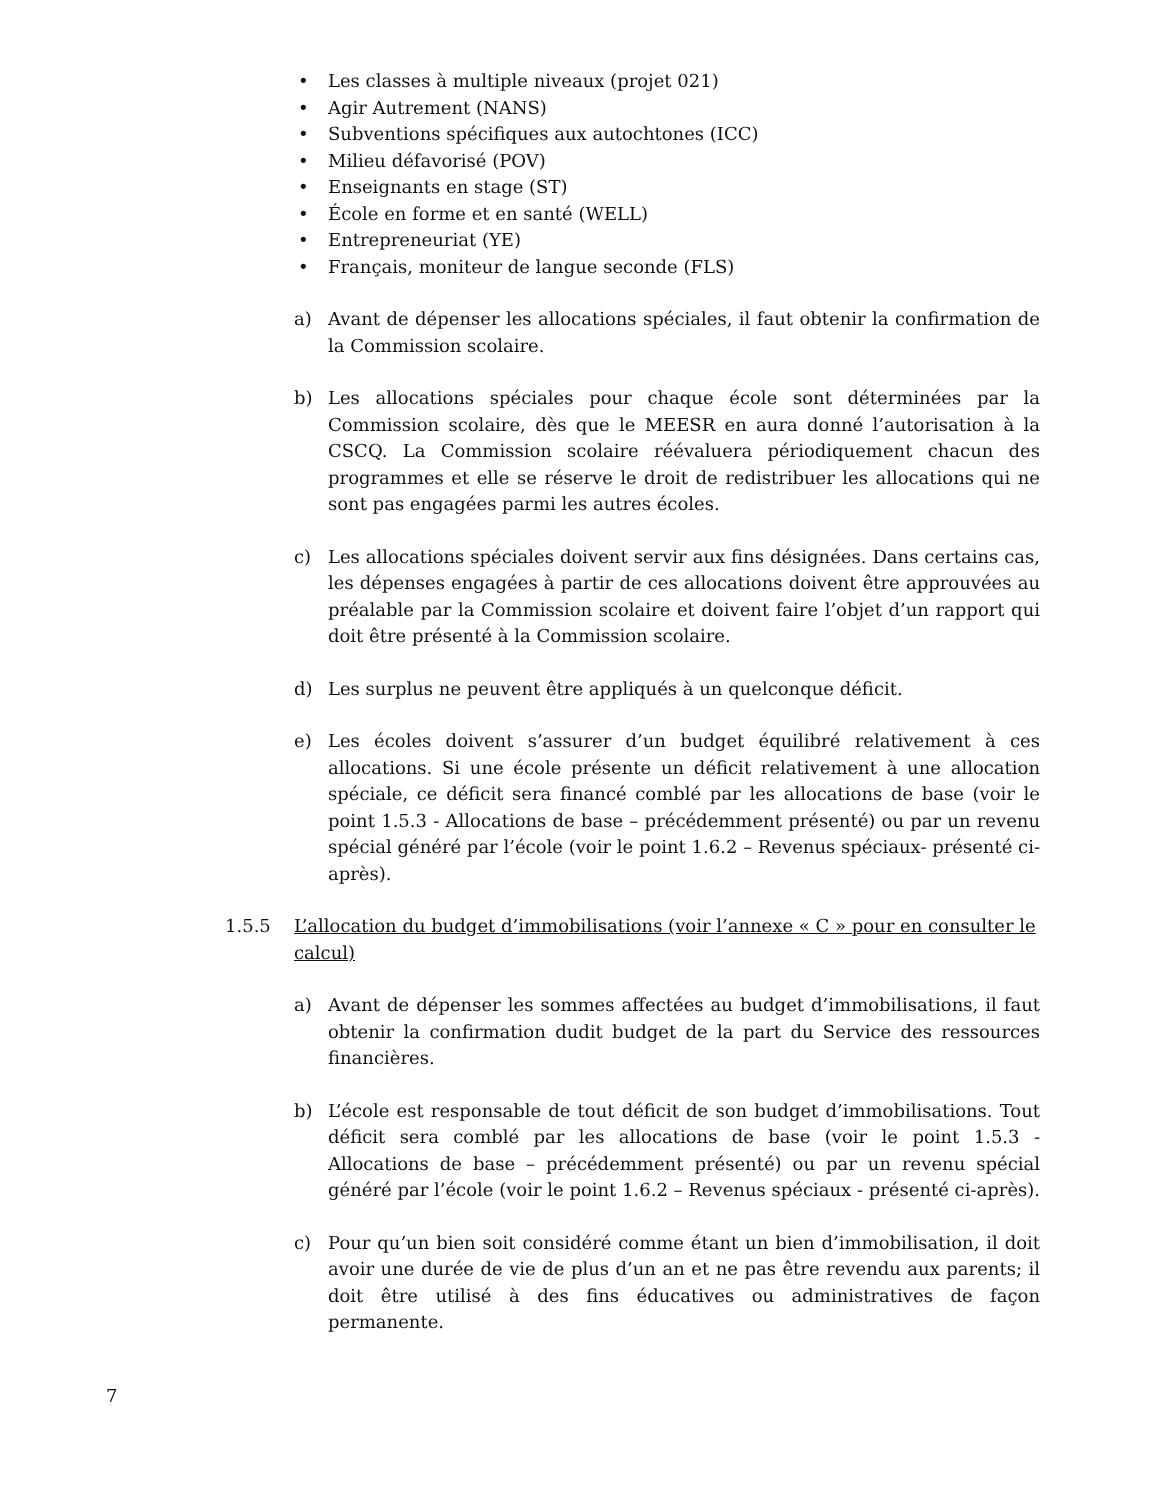• Les classes à multiple niveaux (projet 021)
• Agir Autrement (NANS)
• Subventions spécifiques aux autochtones (ICC)
• Milieu défavorisé (POV)
• Enseignants en stage (ST)
• École en forme et en santé (WELL)
• Entrepreneuriat (YE)
• Français, moniteur de langue seconde (FLS)
a) Avant de dépenser les allocations spéciales, il faut obtenir la confirmation de la Commission scolaire.
b) Les allocations spéciales pour chaque école sont déterminées par la Commission scolaire, dès que le MEESR en aura donné l’autorisation à la CSCQ. La Commission scolaire réévaluera périodiquement chacun des programmes et elle se réserve le droit de redistribuer les allocations qui ne sont pas engagées parmi les autres écoles.
c) Les allocations spéciales doivent servir aux fins désignées. Dans certains cas, les dépenses engagées à partir de ces allocations doivent être approuvées au préalable par la Commission scolaire et doivent faire l’objet d’un rapport qui doit être présenté à la Commission scolaire.
d) Les surplus ne peuvent être appliqués à un quelconque déficit.
e) Les écoles doivent s’assurer d’un budget équilibré relativement à ces allocations. Si une école présente un déficit relativement à une allocation spéciale, ce déficit sera financé comblé par les allocations de base (voir le point 1.5.3 - Allocations de base – précédemment présenté) ou par un revenu spécial généré par l’école (voir le point 1.6.2 – Revenus spéciaux- présenté ci-après).
1.5.5 L’allocation du budget d’immobilisations (voir l’annexe « C » pour en consulter le calcul)
a) Avant de dépenser les sommes affectées au budget d’immobilisations, il faut obtenir la confirmation dudit budget de la part du Service des ressources financières.
b) L’école est responsable de tout déficit de son budget d’immobilisations. Tout déficit sera comblé par les allocations de base (voir le point 1.5.3 - Allocations de base – précédemment présenté) ou par un revenu spécial généré par l’école (voir le point 1.6.2 – Revenus spéciaux - présenté ci-après).
c) Pour qu’un bien soit considéré comme étant un bien d’immobilisation, il doit avoir une durée de vie de plus d’un an et ne pas être revendu aux parents; il doit être utilisé à des fins éducatives ou administratives de façon permanente.
7